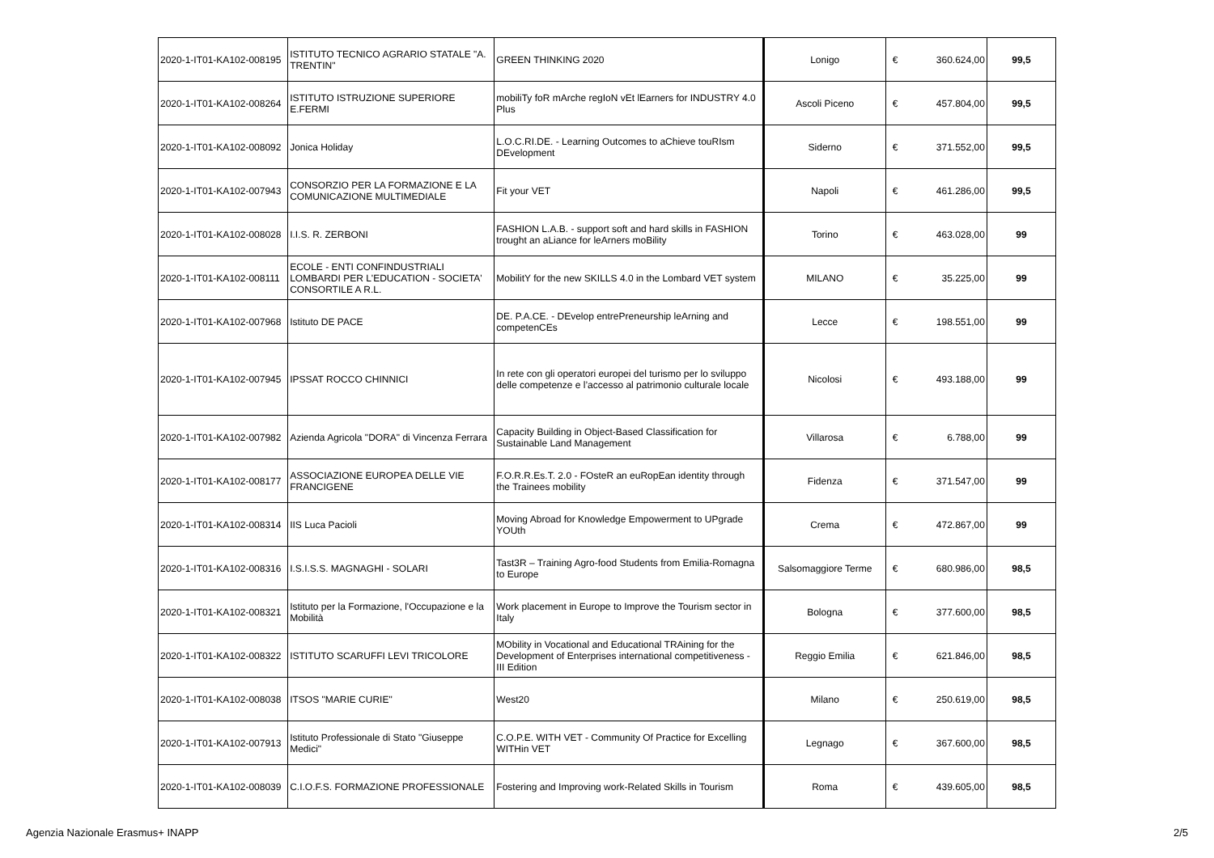| 2020-1-IT01-KA102-008195 | ISTITUTO TECNICO AGRARIO STATALE "A. TRENTIN" | GREEN THINKING 2020 | Lonigo | € | 360.624,00 | 99,5 |
| 2020-1-IT01-KA102-008264 | ISTITUTO ISTRUZIONE SUPERIORE E.FERMI | mobiliTy foR mArche regIoN vEt lEarners for INDUSTRY 4.0 Plus | Ascoli Piceno | € | 457.804,00 | 99,5 |
| 2020-1-IT01-KA102-008092 | Jonica Holiday | L.O.C.RI.DE. - Learning Outcomes to aChieve touRIsm DEvelopment | Siderno | € | 371.552,00 | 99,5 |
| 2020-1-IT01-KA102-007943 | CONSORZIO PER LA FORMAZIONE E LA COMUNICAZIONE MULTIMEDIALE | Fit your VET | Napoli | € | 461.286,00 | 99,5 |
| 2020-1-IT01-KA102-008028 | I.I.S. R. ZERBONI | FASHION L.A.B. - support soft and hard skills in FASHION trought an aLiance for leArners moBility | Torino | € | 463.028,00 | 99 |
| 2020-1-IT01-KA102-008111 | ECOLE - ENTI CONFINDUSTRIALI LOMBARDI PER L'EDUCATION - SOCIETA' CONSORTILE A R.L. | MobilitY for the new SKILLS 4.0 in the Lombard VET system | MILANO | € | 35.225,00 | 99 |
| 2020-1-IT01-KA102-007968 | Istituto DE PACE | DE. P.A.CE. - DEvelop entrePreneurship leArning and competenCEs | Lecce | € | 198.551,00 | 99 |
| 2020-1-IT01-KA102-007945 | IPSSAT ROCCO CHINNICI | In rete con gli operatori europei del turismo per lo sviluppo delle competenze e l’accesso al patrimonio culturale locale | Nicolosi | € | 493.188,00 | 99 |
| 2020-1-IT01-KA102-007982 | Azienda Agricola "DORA" di Vincenza Ferrara | Capacity Building in Object-Based Classification for Sustainable Land Management | Villarosa | € | 6.788,00 | 99 |
| 2020-1-IT01-KA102-008177 | ASSOCIAZIONE EUROPEA DELLE VIE FRANCIGENE | F.O.R.R.Es.T. 2.0 - FOsteR an euRopEan identity through the Trainees mobility | Fidenza | € | 371.547,00 | 99 |
| 2020-1-IT01-KA102-008314 | IIS Luca Pacioli | Moving Abroad for Knowledge Empowerment to UPgrade YOUth | Crema | € | 472.867,00 | 99 |
| 2020-1-IT01-KA102-008316 | I.S.I.S.S. MAGNAGHI - SOLARI | Tast3R – Training Agro-food Students from Emilia-Romagna to Europe | Salsomaggiore Terme | € | 680.986,00 | 98,5 |
| 2020-1-IT01-KA102-008321 | Istituto per la Formazione, l'Occupazione e la Mobilità | Work placement in Europe to Improve the Tourism sector in Italy | Bologna | € | 377.600,00 | 98,5 |
| 2020-1-IT01-KA102-008322 | ISTITUTO SCARUFFI LEVI TRICOLORE | MObility in Vocational and Educational TRAining for the Development of Enterprises international competitiveness - III Edition | Reggio Emilia | € | 621.846,00 | 98,5 |
| 2020-1-IT01-KA102-008038 | ITSOS "MARIE CURIE" | West20 | Milano | € | 250.619,00 | 98,5 |
| 2020-1-IT01-KA102-007913 | Istituto Professionale di Stato "Giuseppe Medici" | C.O.P.E. WITH VET - Community Of Practice for Excelling WITHin VET | Legnago | € | 367.600,00 | 98,5 |
| 2020-1-IT01-KA102-008039 | C.I.O.F.S. FORMAZIONE PROFESSIONALE | Fostering and Improving work-Related Skills in Tourism | Roma | € | 439.605,00 | 98,5 |
Agenzia Nazionale Erasmus+ INAPP 2/5